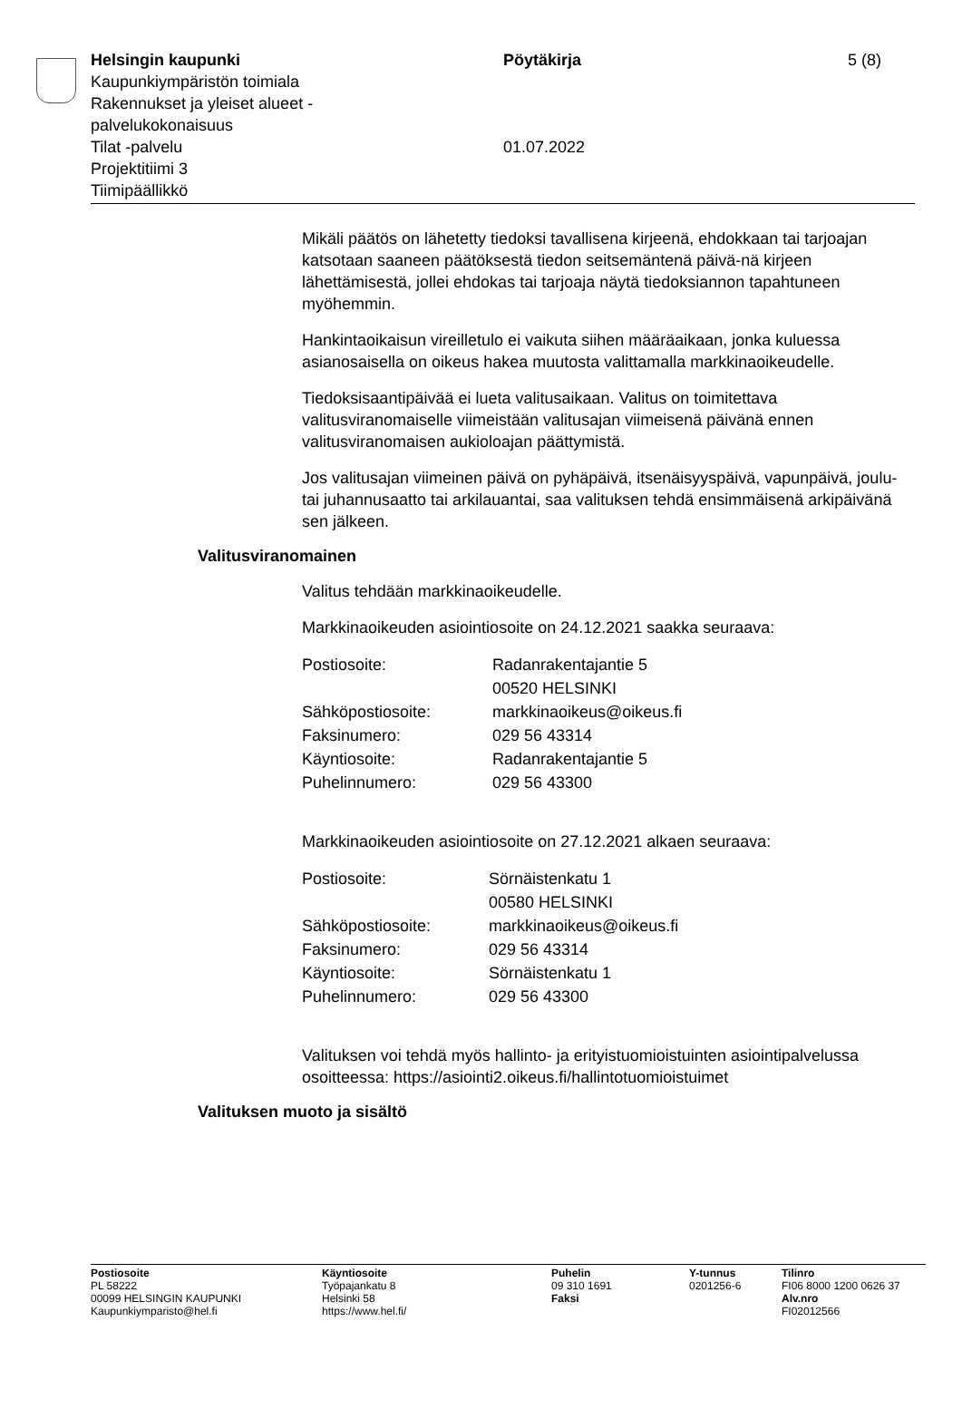Helsingin kaupunki
Kaupunkiympäristön toimiala
Rakennukset ja yleiset alueet -
palvelukokonaisuus
Tilat -palvelu
Projektitiimi 3
Tiimipäällikkö
Pöytäkirja
01.07.2022
5 (8)
Mikäli päätös on lähetetty tiedoksi tavallisena kirjeenä, ehdokkaan tai tarjoajan katsotaan saaneen päätöksestä tiedon seitsemäntenä päivä-nä kirjeen lähettämisestä, jollei ehdokas tai tarjoaja näytä tiedoksiannon tapahtuneen myöhemmin.
Hankintaoikaisun vireilletulo ei vaikuta siihen määräaikaan, jonka kuluessa asianosaisella on oikeus hakea muutosta valittamalla markkinaoikeudelle.
Tiedoksisaantipäivää ei lueta valitusaikaan. Valitus on toimitettava valitusviranomaiselle viimeistään valitusajan viimeisenä päivänä ennen valitusviranomaisen aukioloajan päättymistä.
Jos valitusajan viimeinen päivä on pyhäpäivä, itsenäisyyspäivä, vapunpäivä, joulu- tai juhannusaatto tai arkilauantai, saa valituksen tehdä ensimmäisenä arkipäivänä sen jälkeen.
Valitusviranomainen
Valitus tehdään markkinaoikeudelle.
Markkinaoikeuden asiointiosoite on 24.12.2021 saakka seuraava:
| Postiosoite: | Radanrakentajantie 5 00520 HELSINKI |
| Sähköpostiosoite: | markkinaoikeus@oikeus.fi |
| Faksinumero: | 029 56 43314 |
| Käyntiosoite: | Radanrakentajantie 5 |
| Puhelinnumero: | 029 56 43300 |
Markkinaoikeuden asiointiosoite on 27.12.2021 alkaen seuraava:
| Postiosoite: | Sörnäistenkatu 1 00580 HELSINKI |
| Sähköpostiosoite: | markkinaoikeus@oikeus.fi |
| Faksinumero: | 029 56 43314 |
| Käyntiosoite: | Sörnäistenkatu 1 |
| Puhelinnumero: | 029 56 43300 |
Valituksen voi tehdä myös hallinto- ja erityistuomioistuinten asiointipalvelussa osoitteessa: https://asiointi2.oikeus.fi/hallintotuomioistuimet
Valituksen muoto ja sisältö
Postiosoite
PL 58222
00099 HELSINGIN KAUPUNKI
Kaupunkiymparisto@hel.fi
Käyntiosoite
Työpajankatu 8
Helsinki 58
https://www.hel.fi/
Puhelin
09 310 1691
Faksi
Y-tunnus
0201256-6
Tilinro
FI06 8000 1200 0626 37
Alv.nro
FI02012566